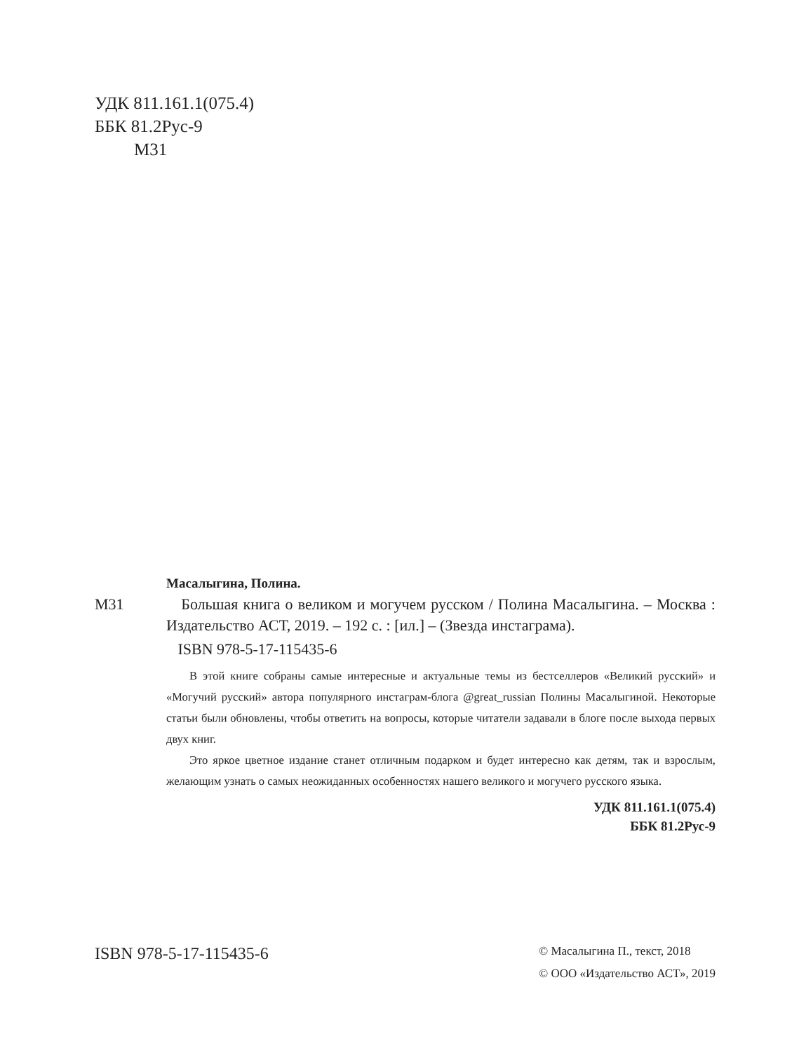УДК 811.161.1(075.4)
ББК 81.2Рус-9
М31
Масалыгина, Полина.
М31 Большая книга о великом и могучем русском / Полина Масалыгина. – Москва : Издательство АСТ, 2019. – 192 с. : [ил.] – (Звезда инстаграма).
ISBN 978-5-17-115435-6
В этой книге собраны самые интересные и актуальные темы из бестселлеров «Великий русский» и «Могучий русский» автора популярного инстаграм-блога @great_russian Полины Масалыгиной. Некоторые статьи были обновлены, чтобы ответить на вопросы, которые читатели задавали в блоге после выхода первых двух книг.
Это яркое цветное издание станет отличным подарком и будет интересно как детям, так и взрослым, желающим узнать о самых неожиданных особенностях нашего великого и могучего русского языка.
УДК 811.161.1(075.4)
ББК 81.2Рус-9
ISBN 978-5-17-115435-6
© Масалыгина П., текст, 2018
© ООО «Издательство АСТ», 2019